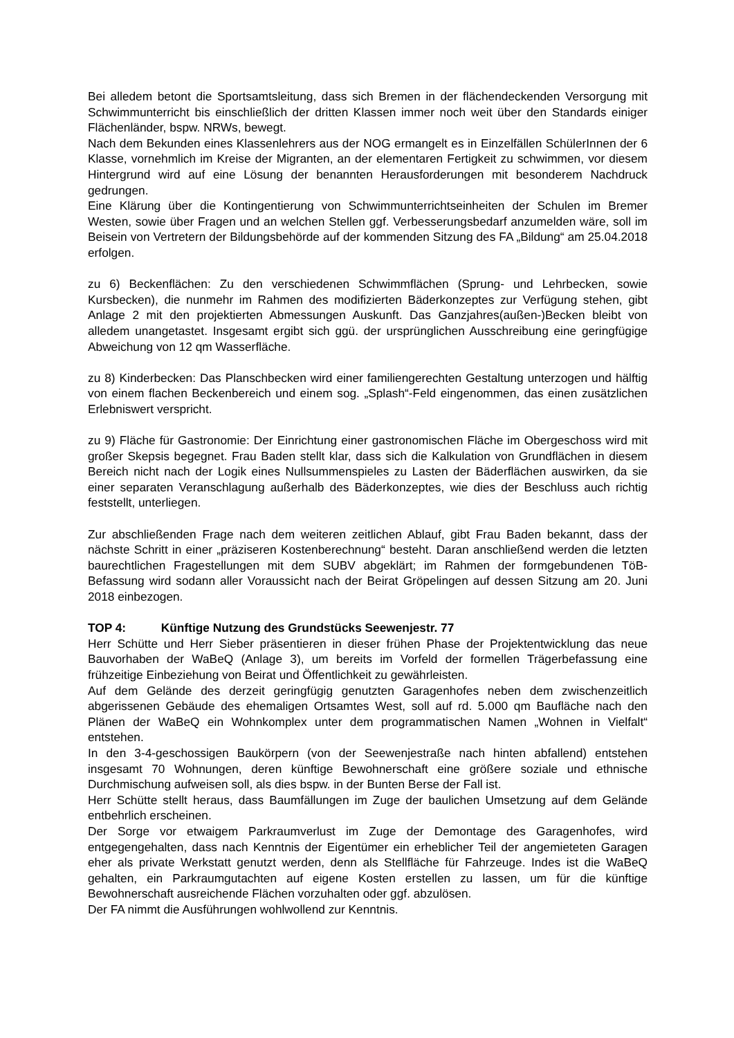Bei alledem betont die Sportsamtsleitung, dass sich Bremen in der flächendeckenden Versorgung mit Schwimmunterricht bis einschließlich der dritten Klassen immer noch weit über den Standards einiger Flächenländer, bspw. NRWs, bewegt.
Nach dem Bekunden eines Klassenlehrers aus der NOG ermangelt es in Einzelfällen SchülerInnen der 6 Klasse, vornehmlich im Kreise der Migranten, an der elementaren Fertigkeit zu schwimmen, vor diesem Hintergrund wird auf eine Lösung der benannten Herausforderungen mit besonderem Nachdruck gedrungen.
Eine Klärung über die Kontingentierung von Schwimmunterrichtseinheiten der Schulen im Bremer Westen, sowie über Fragen und an welchen Stellen ggf. Verbesserungsbedarf anzumelden wäre, soll im Beisein von Vertretern der Bildungsbehörde auf der kommenden Sitzung des FA „Bildung“ am 25.04.2018 erfolgen.
zu 6) Beckenflächen: Zu den verschiedenen Schwimmflächen (Sprung- und Lehrbecken, sowie Kursbecken), die nunmehr im Rahmen des modifizierten Bäderkonzeptes zur Verfügung stehen, gibt Anlage 2 mit den projektierten Abmessungen Auskunft. Das Ganzjahres(außen-)Becken bleibt von alledem unangetastet. Insgesamt ergibt sich ggü. der ursprünglichen Ausschreibung eine geringfügige Abweichung von 12 qm Wasserfläche.
zu 8) Kinderbecken: Das Planschbecken wird einer familiengerechten Gestaltung unterzogen und hälftig von einem flachen Beckenbereich und einem sog. „Splash“-Feld eingenommen, das einen zusätzlichen Erlebniswert verspricht.
zu 9) Fläche für Gastronomie: Der Einrichtung einer gastronomischen Fläche im Obergeschoss wird mit großer Skepsis begegnet. Frau Baden stellt klar, dass sich die Kalkulation von Grundflächen in diesem Bereich nicht nach der Logik eines Nullsummenspieles zu Lasten der Bäderflächen auswirken, da sie einer separaten Veranschlagung außerhalb des Bäderkonzeptes, wie dies der Beschluss auch richtig feststellt, unterliegen.
Zur abschließenden Frage nach dem weiteren zeitlichen Ablauf, gibt Frau Baden bekannt, dass der nächste Schritt in einer „präziseren Kostenberechnung“ besteht. Daran anschließend werden die letzten baurechtlichen Fragestellungen mit dem SUBV abgeklärt; im Rahmen der formgebundenen TöB-Befassung wird sodann aller Voraussicht nach der Beirat Gröpelingen auf dessen Sitzung am 20. Juni 2018 einbezogen.
TOP 4: Künftige Nutzung des Grundstücks Seewenjestr. 77
Herr Schütte und Herr Sieber präsentieren in dieser frühen Phase der Projektentwicklung das neue Bauvorhaben der WaBeQ (Anlage 3), um bereits im Vorfeld der formellen Trägerbefassung eine frühzeitige Einbeziehung von Beirat und Öffentlichkeit zu gewährleisten.
Auf dem Gelände des derzeit geringfügig genutzten Garagenhofes neben dem zwischenzeitlich abgerissenen Gebäude des ehemaligen Ortsamtes West, soll auf rd. 5.000 qm Baufläche nach den Plänen der WaBeQ ein Wohnkomplex unter dem programmatischen Namen „Wohnen in Vielfalt“ entstehen.
In den 3-4-geschossigen Baukörpern (von der Seewenjestraße nach hinten abfallend) entstehen insgesamt 70 Wohnungen, deren künftige Bewohnerschaft eine größere soziale und ethnische Durchmischung aufweisen soll, als dies bspw. in der Bunten Berse der Fall ist.
Herr Schütte stellt heraus, dass Baumfällungen im Zuge der baulichen Umsetzung auf dem Gelände entbehrlich erscheinen.
Der Sorge vor etwaigem Parkraumverlust im Zuge der Demontage des Garagenhofes, wird entgegengehalten, dass nach Kenntnis der Eigentümer ein erheblicher Teil der angemieteten Garagen eher als private Werkstatt genutzt werden, denn als Stellfläche für Fahrzeuge. Indes ist die WaBeQ gehalten, ein Parkraumgutachten auf eigene Kosten erstellen zu lassen, um für die künftige Bewohnerschaft ausreichende Flächen vorzuhalten oder ggf. abzulösen.
Der FA nimmt die Ausführungen wohlwollend zur Kenntnis.